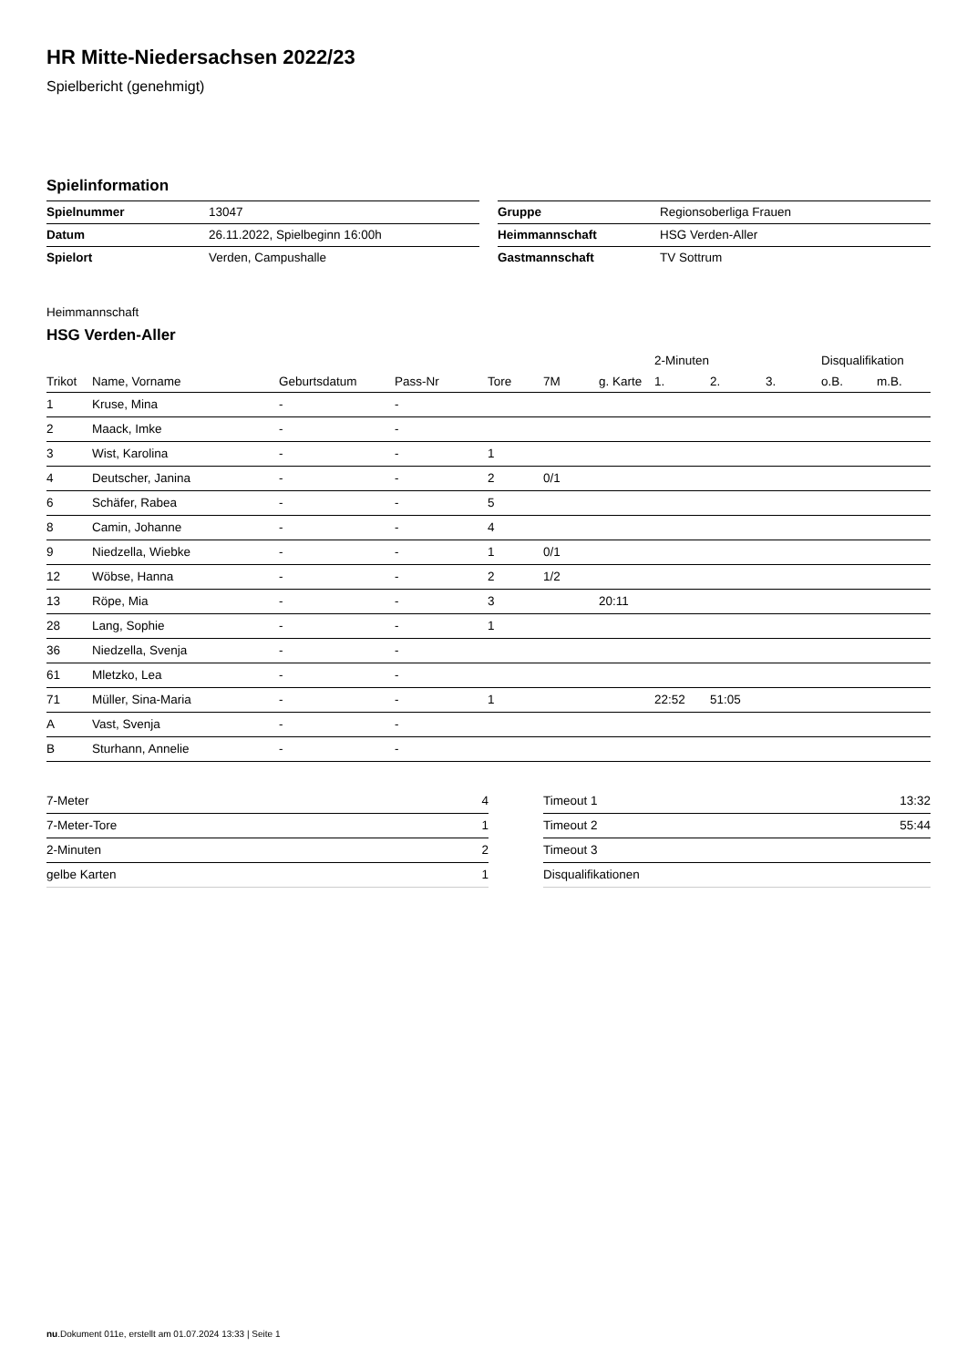HR Mitte-Niedersachsen 2022/23
Spielbericht (genehmigt)
Spielinformation
| Spielnummer | 13047 |
| Datum | 26.11.2022, Spielbeginn 16:00h |
| Spielort | Verden, Campushalle |
| Gruppe | Regionsoberliga Frauen |
| Heimmannschaft | HSG Verden-Aller |
| Gastmannschaft | TV Sottrum |
Heimmannschaft
HSG Verden-Aller
| | | | | | | | 2-Minuten | | | Disqualifikation | |
| --- | --- | --- | --- | --- | --- | --- | --- | --- | --- | --- | --- |
| Trikot | Name, Vorname | Geburtsdatum | Pass-Nr | Tore | 7M | g. Karte | 1. | 2. | 3. | o.B. | m.B. |
| 1 | Kruse, Mina | - | - | | | | | | | | |
| 2 | Maack, Imke | - | - | | | | | | | | |
| 3 | Wist, Karolina | - | - | 1 | | | | | | | |
| 4 | Deutscher, Janina | - | - | 2 | 0/1 | | | | | | |
| 6 | Schäfer, Rabea | - | - | 5 | | | | | | | |
| 8 | Camin, Johanne | - | - | 4 | | | | | | | |
| 9 | Niedzella, Wiebke | - | - | 1 | 0/1 | | | | | | |
| 12 | Wöbse, Hanna | - | - | 2 | 1/2 | | | | | | |
| 13 | Röpe, Mia | - | - | 3 | | 20:11 | | | | | |
| 28 | Lang, Sophie | - | - | 1 | | | | | | | |
| 36 | Niedzella, Svenja | - | - | | | | | | | | |
| 61 | Mletzko, Lea | - | - | | | | | | | | |
| 71 | Müller, Sina-Maria | - | - | 1 | | | 22:52 | 51:05 | | | |
| A | Vast, Svenja | - | - | | | | | | | | |
| B | Sturhann, Annelie | - | - | | | | | | | | |
| 7-Meter | 4 |
| 7-Meter-Tore | 1 |
| 2-Minuten | 2 |
| gelbe Karten | 1 |
| Timeout 1 | 13:32 |
| Timeout 2 | 55:44 |
| Timeout 3 | |
| Disqualifikationen | |
nu.Dokument 011e, erstellt am 01.07.2024 13:33 | Seite 1